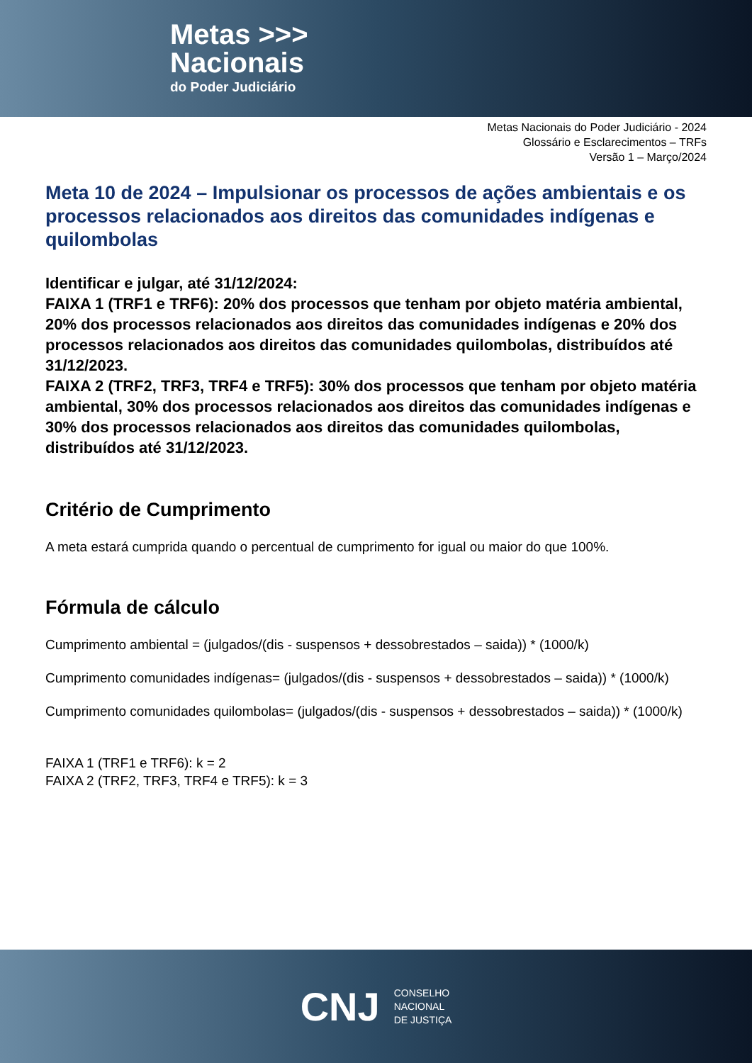Metas >>>
Nacionais
do Poder Judiciário
Metas Nacionais do Poder Judiciário - 2024
Glossário e Esclarecimentos – TRFs
Versão 1 – Março/2024
Meta 10 de 2024 – Impulsionar os processos de ações ambientais e os processos relacionados aos direitos das comunidades indígenas e quilombolas
Identificar e julgar, até 31/12/2024:
FAIXA 1 (TRF1 e TRF6): 20% dos processos que tenham por objeto matéria ambiental, 20% dos processos relacionados aos direitos das comunidades indígenas e 20% dos processos relacionados aos direitos das comunidades quilombolas, distribuídos até 31/12/2023.
FAIXA 2 (TRF2, TRF3, TRF4 e TRF5): 30% dos processos que tenham por objeto matéria ambiental, 30% dos processos relacionados aos direitos das comunidades indígenas e 30% dos processos relacionados aos direitos das comunidades quilombolas, distribuídos até 31/12/2023.
Critério de Cumprimento
A meta estará cumprida quando o percentual de cumprimento for igual ou maior do que 100%.
Fórmula de cálculo
Cumprimento ambiental = (julgados/(dis - suspensos + dessobrestados – saida)) * (1000/k)
Cumprimento comunidades indígenas= (julgados/(dis - suspensos + dessobrestados – saida)) * (1000/k)
Cumprimento comunidades quilombolas= (julgados/(dis - suspensos + dessobrestados – saida)) * (1000/k)
FAIXA 1 (TRF1 e TRF6): k = 2
FAIXA 2 (TRF2, TRF3, TRF4 e TRF5): k = 3
CNJ
CONSELHO
NACIONAL
DE JUSTIÇA